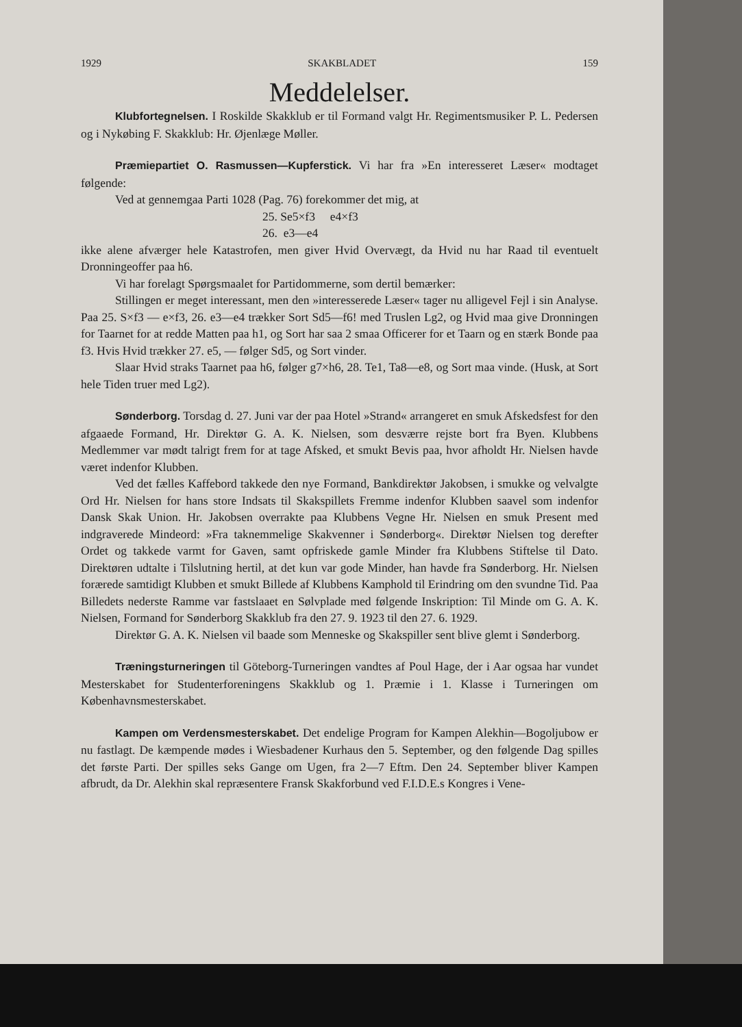1929 SKAKBLADET 159
Meddelelser.
Klubfortegnelsen. I Roskilde Skakklub er til Formand valgt Hr. Regimentsmusiker P. L. Pedersen og i Nykøbing F. Skakklub: Hr. Øjenlæge Møller.
Præmiepartiet O. Rasmussen—Kupferstick. Vi har fra »En interesseret Læser« modtaget følgende:
Ved at gennemgaa Parti 1028 (Pag. 76) forekommer det mig, at
25. Se5×f3 e4×f3
26. e3—e4
ikke alene afværger hele Katastrofen, men giver Hvid Overvægt, da Hvid nu har Raad til eventuelt Dronningeoffer paa h6.
Vi har forelagt Spørgsmaalet for Partidommerne, som dertil bemærker:
Stillingen er meget interessant, men den »interesserede Læser« tager nu alligevel Fejl i sin Analyse. Paa 25. S×f3 — e×f3, 26. e3—e4 trækker Sort Sd5—f6! med Truslen Lg2, og Hvid maa give Dronningen for Taarnet for at redde Matten paa h1, og Sort har saa 2 smaa Officerer for et Taarn og en stærk Bonde paa f3. Hvis Hvid trækker 27. e5, — følger Sd5, og Sort vinder.
Slaar Hvid straks Taarnet paa h6, følger g7×h6, 28. Te1, Ta8—e8, og Sort maa vinde. (Husk, at Sort hele Tiden truer med Lg2).
Sønderborg. Torsdag d. 27. Juni var der paa Hotel »Strand« arrangeret en smuk Afskedsfest for den afgaaede Formand, Hr. Direktør G. A. K. Nielsen, som desværre rejste bort fra Byen. Klubbens Medlemmer var mødt talrigt frem for at tage Afsked, et smukt Bevis paa, hvor afholdt Hr. Nielsen havde været indenfor Klubben.
Ved det fælles Kaffebord takkede den nye Formand, Bankdirektør Jakobsen, i smukke og velvalgte Ord Hr. Nielsen for hans store Indsats til Skakspillets Fremme indenfor Klubben saavel som indenfor Dansk Skak Union. Hr. Jakobsen overrakte paa Klubbens Vegne Hr. Nielsen en smuk Present med indgraverede Mindeord: »Fra taknemmelige Skakvenner i Sønderborg«. Direktør Nielsen tog derefter Ordet og takkede varmt for Gaven, samt opfriskede gamle Minder fra Klubbens Stiftelse til Dato. Direktøren udtalte i Tilslutning hertil, at det kun var gode Minder, han havde fra Sønderborg. Hr. Nielsen forærede samtidigt Klubben et smukt Billede af Klubbens Kamphold til Erindring om den svundne Tid. Paa Billedets nederste Ramme var fastslaaet en Sølvplade med følgende Inskription: Til Minde om G. A. K. Nielsen, Formand for Sønderborg Skakklub fra den 27. 9. 1923 til den 27. 6. 1929.
Direktør G. A. K. Nielsen vil baade som Menneske og Skakspiller sent blive glemt i Sønderborg.
Træningsturneringen til Göteborg-Turneringen vandtes af Poul Hage, der i Aar ogsaa har vundet Mesterskabet for Studenterforeningens Skakklub og 1. Præmie i 1. Klasse i Turneringen om Københavnsmesterskabet.
Kampen om Verdensmesterskabet. Det endelige Program for Kampen Alekhin—Bogoljubow er nu fastlagt. De kæmpende mødes i Wiesbadener Kurhaus den 5. September, og den følgende Dag spilles det første Parti. Der spilles seks Gange om Ugen, fra 2—7 Eftm. Den 24. September bliver Kampen afbrudt, da Dr. Alekhin skal repræsentere Fransk Skakforbund ved F.I.D.E.s Kongres i Vene-